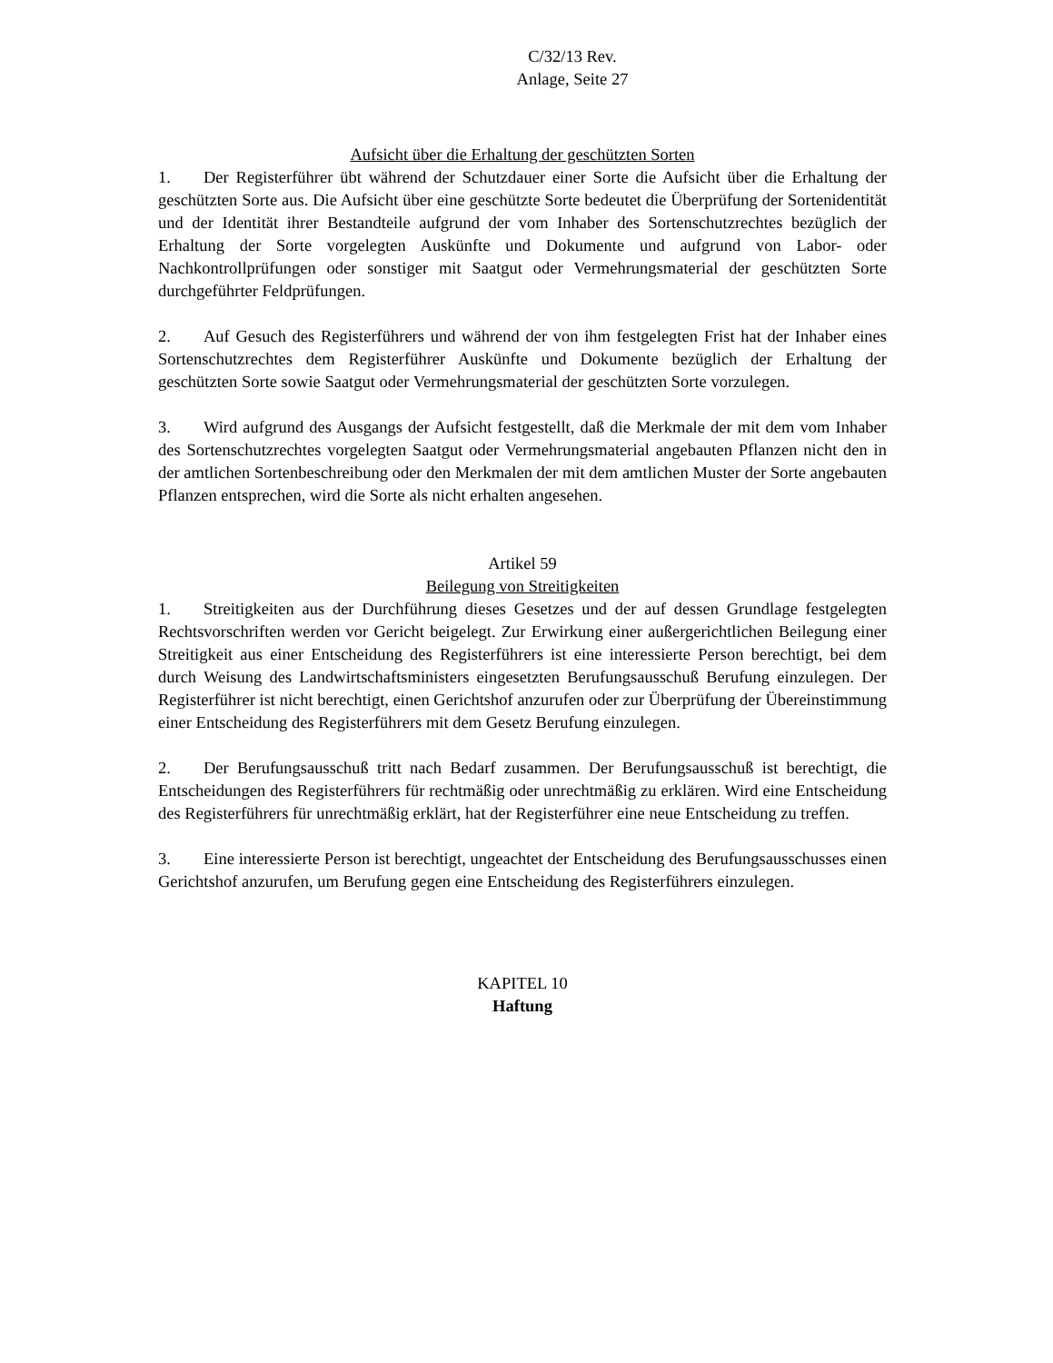C/32/13 Rev.
Anlage, Seite 27
Aufsicht über die Erhaltung der geschützten Sorten
1. Der Registerführer übt während der Schutzdauer einer Sorte die Aufsicht über die Erhaltung der geschützten Sorte aus. Die Aufsicht über eine geschützte Sorte bedeutet die Überprüfung der Sortenidentität und der Identität ihrer Bestandteile aufgrund der vom Inhaber des Sortenschutzrechtes bezüglich der Erhaltung der Sorte vorgelegten Auskünfte und Dokumente und aufgrund von Labor- oder Nachkontrollprüfungen oder sonstiger mit Saatgut oder Vermehrungsmaterial der geschützten Sorte durchgeführter Feldprüfungen.
2. Auf Gesuch des Registerführers und während der von ihm festgelegten Frist hat der Inhaber eines Sortenschutzrechtes dem Registerführer Auskünfte und Dokumente bezüglich der Erhaltung der geschützten Sorte sowie Saatgut oder Vermehrungsmaterial der geschützten Sorte vorzulegen.
3. Wird aufgrund des Ausgangs der Aufsicht festgestellt, daß die Merkmale der mit dem vom Inhaber des Sortenschutzrechtes vorgelegten Saatgut oder Vermehrungsmaterial angebauten Pflanzen nicht den in der amtlichen Sortenbeschreibung oder den Merkmalen der mit dem amtlichen Muster der Sorte angebauten Pflanzen entsprechen, wird die Sorte als nicht erhalten angesehen.
Artikel 59
Beilegung von Streitigkeiten
1. Streitigkeiten aus der Durchführung dieses Gesetzes und der auf dessen Grundlage festgelegten Rechtsvorschriften werden vor Gericht beigelegt. Zur Erwirkung einer außergerichtlichen Beilegung einer Streitigkeit aus einer Entscheidung des Registerführers ist eine interessierte Person berechtigt, bei dem durch Weisung des Landwirtschaftsministers eingesetzten Berufungsausschuß Berufung einzulegen. Der Registerführer ist nicht berechtigt, einen Gerichtshof anzurufen oder zur Überprüfung der Übereinstimmung einer Entscheidung des Registerführers mit dem Gesetz Berufung einzulegen.
2. Der Berufungsausschuß tritt nach Bedarf zusammen. Der Berufungsausschuß ist berechtigt, die Entscheidungen des Registerführers für rechtmäßig oder unrechtmäßig zu erklären. Wird eine Entscheidung des Registerführers für unrechtmäßig erklärt, hat der Registerführer eine neue Entscheidung zu treffen.
3. Eine interessierte Person ist berechtigt, ungeachtet der Entscheidung des Berufungsausschusses einen Gerichtshof anzurufen, um Berufung gegen eine Entscheidung des Registerführers einzulegen.
KAPITEL 10
Haftung